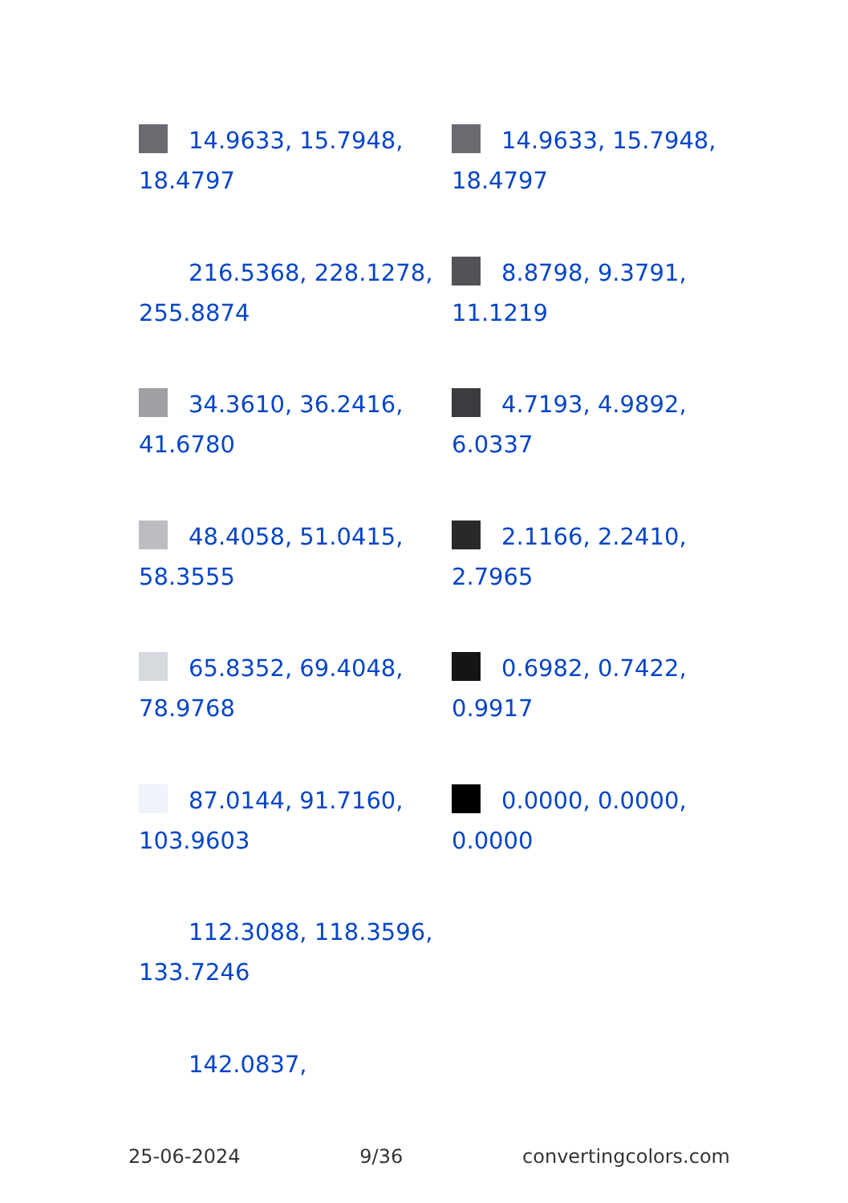14.9633, 15.7948, 18.4797
14.9633, 15.7948, 18.4797
216.5368, 228.1278, 255.8874
8.8798, 9.3791, 11.1219
34.3610, 36.2416, 41.6780
4.7193, 4.9892, 6.0337
48.4058, 51.0415, 58.3555
2.1166, 2.2410, 2.7965
65.8352, 69.4048, 78.9768
0.6982, 0.7422, 0.9917
87.0144, 91.7160, 103.9603
0.0000, 0.0000, 0.0000
112.3088, 118.3596, 133.7246
142.0837,
25-06-2024 9/36 convertingcolors.com